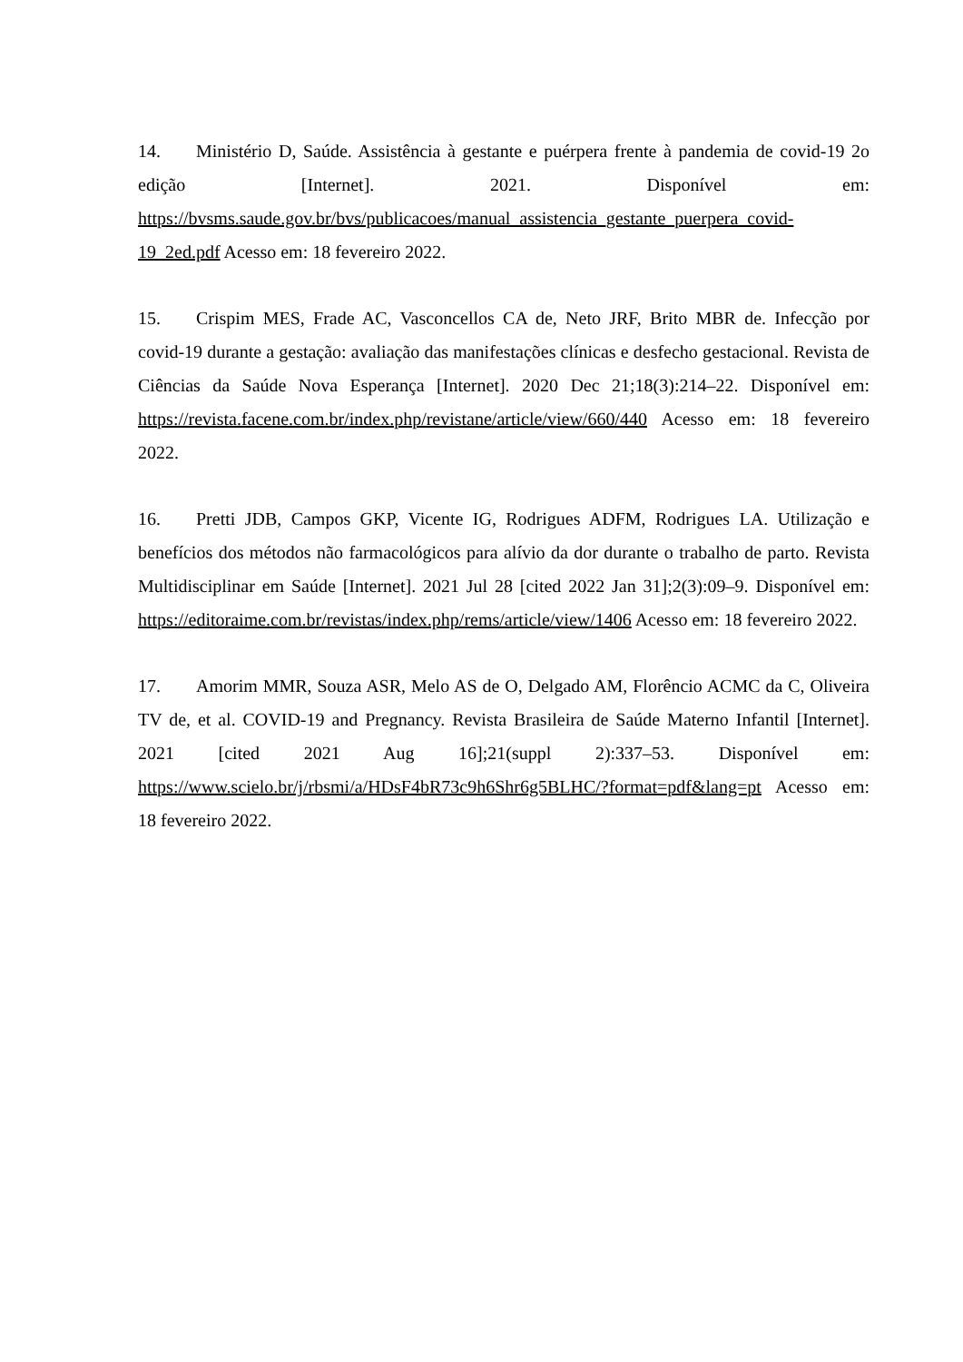14. Ministério D, Saúde. Assistência à gestante e puérpera frente à pandemia de covid-19 2o edição [Internet]. 2021. Disponível em: https://bvsms.saude.gov.br/bvs/publicacoes/manual_assistencia_gestante_puerpera_covid-19_2ed.pdf Acesso em: 18 fevereiro 2022.
15. Crispim MES, Frade AC, Vasconcellos CA de, Neto JRF, Brito MBR de. Infecção por covid-19 durante a gestação: avaliação das manifestações clínicas e desfecho gestacional. Revista de Ciências da Saúde Nova Esperança [Internet]. 2020 Dec 21;18(3):214–22. Disponível em: https://revista.facene.com.br/index.php/revistane/article/view/660/440 Acesso em: 18 fevereiro 2022.
16. Pretti JDB, Campos GKP, Vicente IG, Rodrigues ADFM, Rodrigues LA. Utilização e benefícios dos métodos não farmacológicos para alívio da dor durante o trabalho de parto. Revista Multidisciplinar em Saúde [Internet]. 2021 Jul 28 [cited 2022 Jan 31];2(3):09–9. Disponível em: https://editoraime.com.br/revistas/index.php/rems/article/view/1406 Acesso em: 18 fevereiro 2022.
17. Amorim MMR, Souza ASR, Melo AS de O, Delgado AM, Florêncio ACMC da C, Oliveira TV de, et al. COVID-19 and Pregnancy. Revista Brasileira de Saúde Materno Infantil [Internet]. 2021 [cited 2021 Aug 16];21(suppl 2):337–53. Disponível em: https://www.scielo.br/j/rbsmi/a/HDsF4bR73c9h6Shr6g5BLHC/?format=pdf&lang=pt Acesso em: 18 fevereiro 2022.